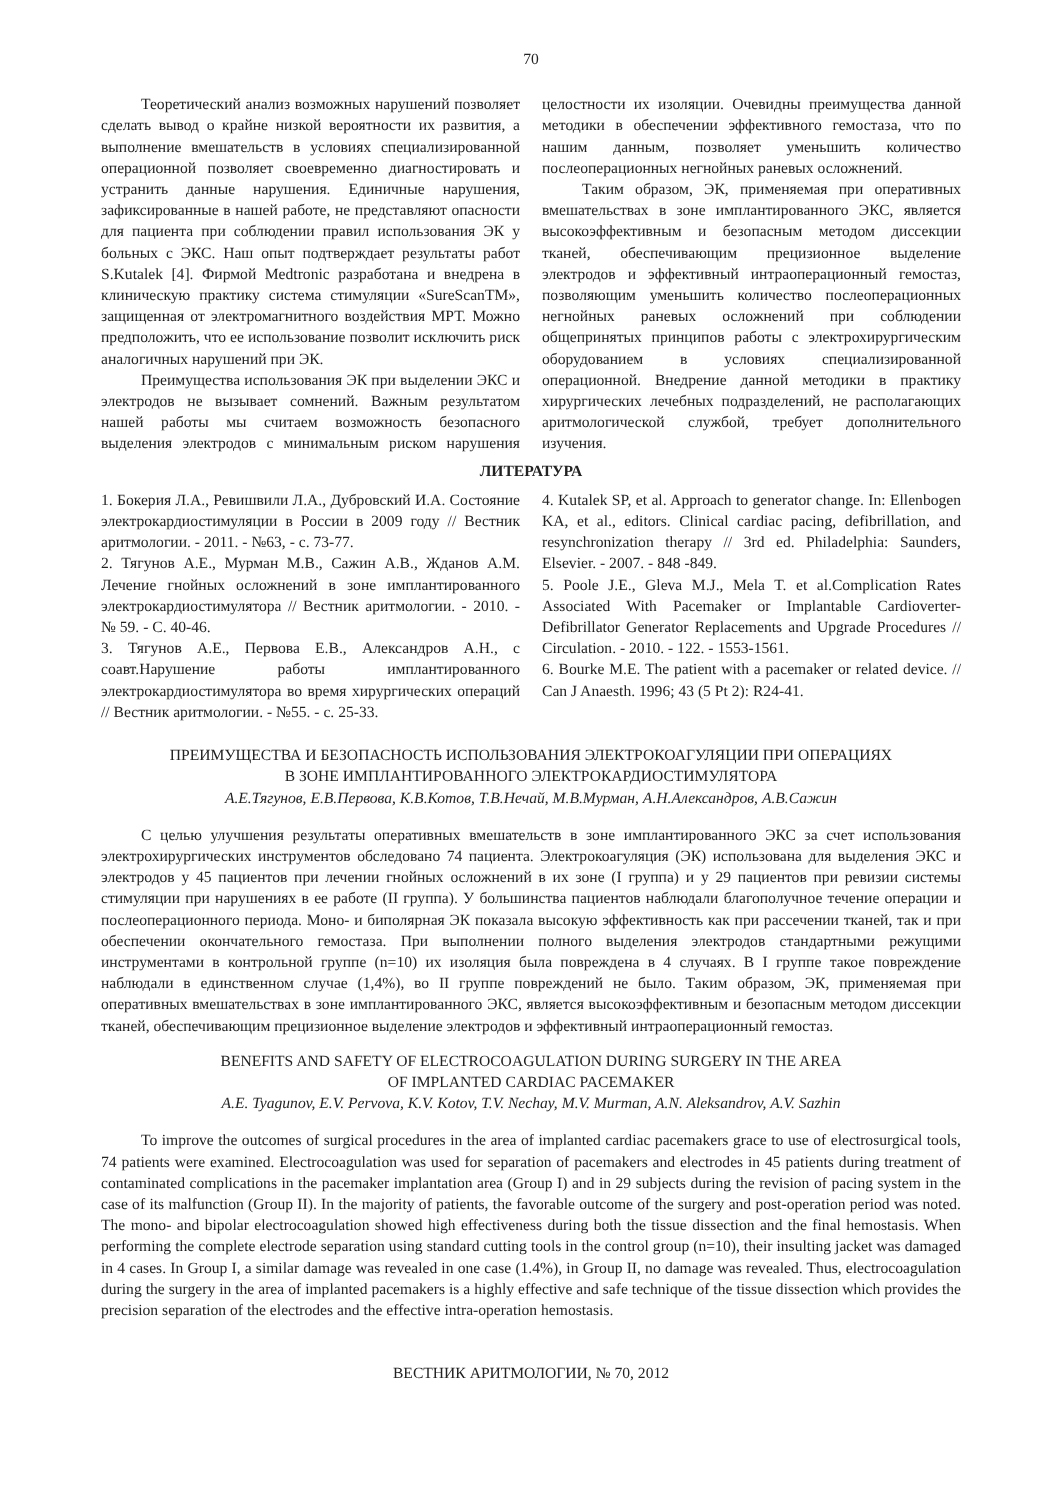70
Теоретический анализ возможных нарушений позволяет сделать вывод о крайне низкой вероятности их развития, а выполнение вмешательств в условиях специализированной операционной позволяет своевременно диагностировать и устранить данные нарушения. Единичные нарушения, зафиксированные в нашей работе, не представляют опасности для пациента при соблюдении правил использования ЭК у больных с ЭКС. Наш опыт подтверждает результаты работ S.Kutalek [4]. Фирмой Medtronic разработана и внедрена в клиническую практику система стимуляции «SureScanTM», защищенная от электромагнитного воздействия МРТ. Можно предположить, что ее использование позволит исключить риск аналогичных нарушений при ЭК.
Преимущества использования ЭК при выделении ЭКС и электродов не вызывает сомнений. Важным результатом нашей работы мы считаем возможность безопасного выделения электродов с минимальным риском нарушения целостности их изоляции. Очевидны преимущества данной методики в обеспечении эффективного гемостаза, что по нашим данным, позволяет уменьшить количество послеоперационных негнойных раневых осложнений.
Таким образом, ЭК, применяемая при оперативных вмешательствах в зоне имплантированного ЭКС, является высокоэффективным и безопасным методом диссекции тканей, обеспечивающим прецизионное выделение электродов и эффективный интраоперационный гемостаз, позволяющим уменьшить количество послеоперационных негнойных раневых осложнений при соблюдении общепринятых принципов работы с электрохирургическим оборудованием в условиях специализированной операционной. Внедрение данной методики в практику хирургических лечебных подразделений, не располагающих аритмологической службой, требует дополнительного изучения.
ЛИТЕРАТУРА
1. Бокерия Л.А., Ревишвили Л.А., Дубровский И.А. Состояние электрокардиостимуляции в России в 2009 году // Вестник аритмологии. - 2011. - №63, - с. 73-77.
2. Тягунов А.Е., Мурман М.В., Сажин А.В., Жданов А.М. Лечение гнойных осложнений в зоне имплантированного электрокардиостимулятора // Вестник аритмологии. - 2010. - № 59. - С. 40-46.
3. Тягунов А.Е., Первова Е.В., Александров А.Н., с соавт.Нарушение работы имплантированного электрокардиостимулятора во время хирургических операций // Вестник аритмологии. - №55. - с. 25-33.
4. Kutalek SP, et al. Approach to generator change. In: Ellenbogen KA, et al., editors. Clinical cardiac pacing, defibrillation, and resynchronization therapy // 3rd ed. Philadelphia: Saunders, Elsevier. - 2007. - 848 -849.
5. Poole J.E., Gleva M.J., Mela T. et al.Complication Rates Associated With Pacemaker or Implantable Cardioverter-Defibrillator Generator Replacements and Upgrade Procedures // Circulation. - 2010. - 122. - 1553-1561.
6. Bourke M.E. The patient with a pacemaker or related device. // Can J Anaesth. 1996; 43 (5 Pt 2): R24-41.
ПРЕИМУЩЕСТВА И БЕЗОПАСНОСТЬ ИСПОЛЬЗОВАНИЯ ЭЛЕКТРОКОАГУЛЯЦИИ ПРИ ОПЕРАЦИЯХ
В ЗОНЕ ИМПЛАНТИРОВАННОГО ЭЛЕКТРОКАРДИОСТИМУЛЯТОРА
А.Е.Тягунов, Е.В.Первова, К.В.Котов, Т.В.Нечай, М.В.Мурман, А.Н.Александров, А.В.Сажин
С целью улучшения результаты оперативных вмешательств в зоне имплантированного ЭКС за счет использования электрохирургических инструментов обследовано 74 пациента. Электрокоагуляция (ЭК) использована для выделения ЭКС и электродов у 45 пациентов при лечении гнойных осложнений в их зоне (I группа) и у 29 пациентов при ревизии системы стимуляции при нарушениях в ее работе (II группа). У большинства пациентов наблюдали благополучное течение операции и послеоперационного периода. Моно- и биполярная ЭК показала высокую эффективность как при рассечении тканей, так и при обеспечении окончательного гемостаза. При выполнении полного выделения электродов стандартными режущими инструментами в контрольной группе (n=10) их изоляция была повреждена в 4 случаях. В I группе такое повреждение наблюдали в единственном случае (1,4%), во II группе повреждений не было. Таким образом, ЭК, применяемая при оперативных вмешательствах в зоне имплантированного ЭКС, является высокоэффективным и безопасным методом диссекции тканей, обеспечивающим прецизионное выделение электродов и эффективный интраоперационный гемостаз.
BENEFITS AND SAFETY OF ELECTROCOAGULATION DURING SURGERY IN THE AREA
OF IMPLANTED CARDIAC PACEMAKER
A.E. Tyagunov, E.V. Pervova, K.V. Kotov, T.V. Nechay, M.V. Murman, A.N. Aleksandrov, A.V. Sazhin
To improve the outcomes of surgical procedures in the area of implanted cardiac pacemakers grace to use of electrosurgical tools, 74 patients were examined. Electrocoagulation was used for separation of pacemakers and electrodes in 45 patients during treatment of contaminated complications in the pacemaker implantation area (Group I) and in 29 subjects during the revision of pacing system in the case of its malfunction (Group II). In the majority of patients, the favorable outcome of the surgery and post-operation period was noted. The mono- and bipolar electrocoagulation showed high effectiveness during both the tissue dissection and the final hemostasis. When performing the complete electrode separation using standard cutting tools in the control group (n=10), their insulting jacket was damaged in 4 cases. In Group I, a similar damage was revealed in one case (1.4%), in Group II, no damage was revealed. Thus, electrocoagulation during the surgery in the area of implanted pacemakers is a highly effective and safe technique of the tissue dissection which provides the precision separation of the electrodes and the effective intra-operation hemostasis.
ВЕСТНИК АРИТМОЛОГИИ, № 70, 2012